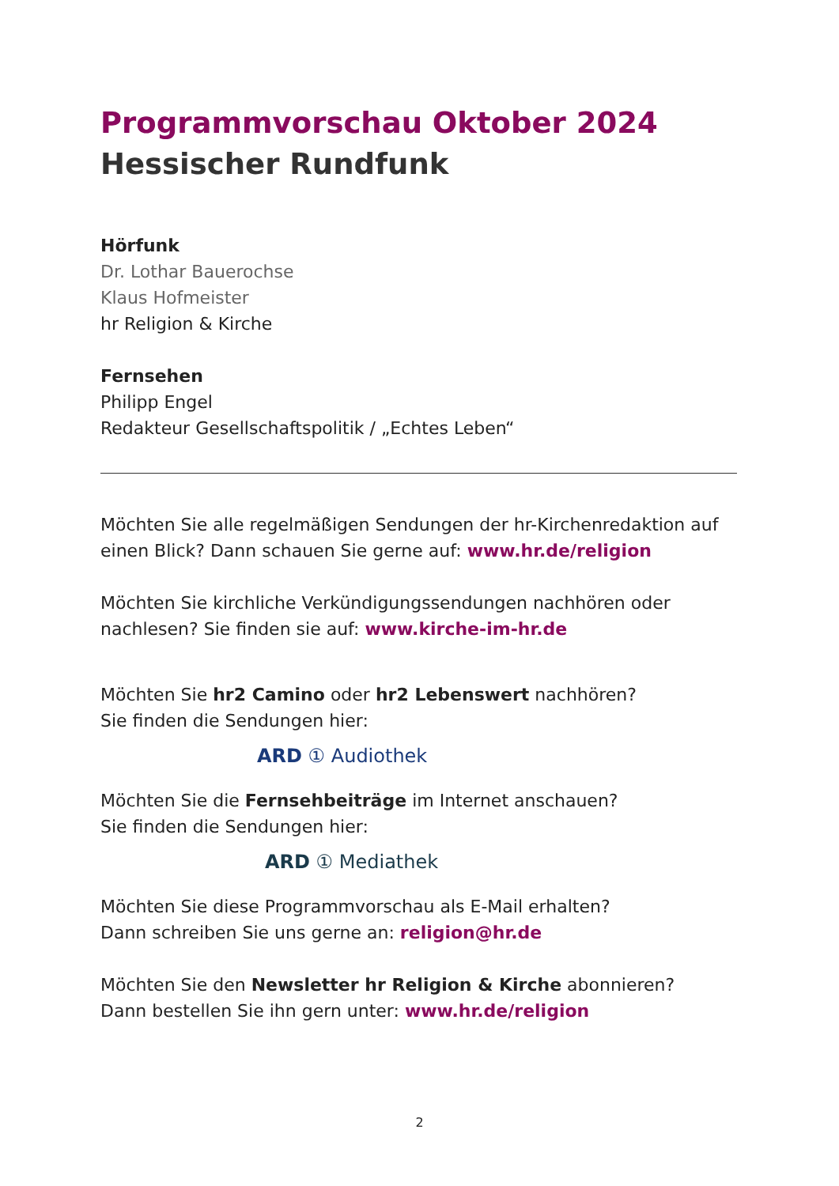Programmvorschau Oktober 2024
Hessischer Rundfunk
Hörfunk
Dr. Lothar Bauerochse
Klaus Hofmeister
hr Religion & Kirche
Fernsehen
Philipp Engel
Redakteur Gesellschaftspolitik / „Echtes Leben“
Möchten Sie alle regelmäßigen Sendungen der hr-Kirchenredaktion auf einen Blick? Dann schauen Sie gerne auf: www.hr.de/religion
Möchten Sie kirchliche Verkündigungssendungen nachhören oder nachlesen? Sie finden sie auf: www.kirche-im-hr.de
Möchten Sie hr2 Camino oder hr2 Lebenswert nachhören?
Sie finden die Sendungen hier:
ARD ① Audiothek
Möchten Sie die Fernsehbeiträge im Internet anschauen?
Sie finden die Sendungen hier:
ARD ① Mediathek
Möchten Sie diese Programmvorschau als E-Mail erhalten?
Dann schreiben Sie uns gerne an: religion@hr.de
Möchten Sie den Newsletter hr Religion & Kirche abonnieren?
Dann bestellen Sie ihn gern unter: www.hr.de/religion
2